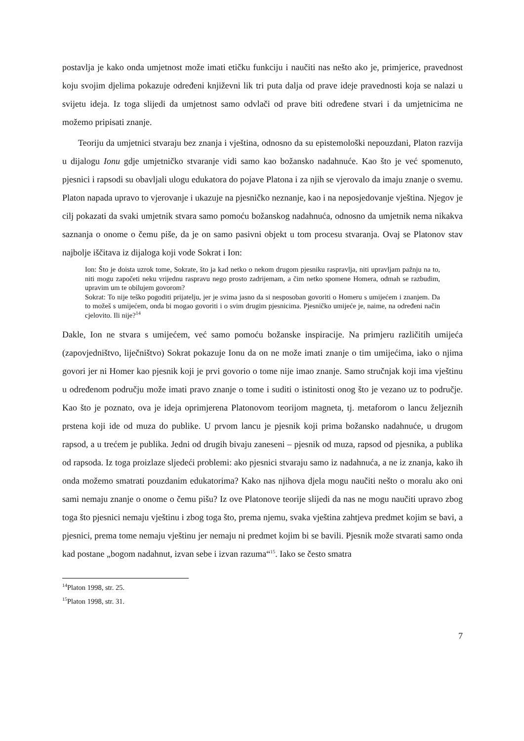postavlja je kako onda umjetnost može imati etičku funkciju i naučiti nas nešto ako je, primjerice, pravednost koju svojim djelima pokazuje određeni književni lik tri puta dalja od prave ideje pravednosti koja se nalazi u svijetu ideja. Iz toga slijedi da umjetnost samo odvlači od prave biti određene stvari i da umjetnicima ne možemo pripisati znanje.
Teoriju da umjetnici stvaraju bez znanja i vještina, odnosno da su epistemološki nepouzdani, Platon razvija u dijalogu Ionu gdje umjetničko stvaranje vidi samo kao božansko nadahnuće. Kao što je već spomenuto, pjesnici i rapsodi su obavljali ulogu edukatora do pojave Platona i za njih se vjerovalo da imaju znanje o svemu. Platon napada upravo to vjerovanje i ukazuje na pjesničko neznanje, kao i na neposjedovanje vještina. Njegov je cilj pokazati da svaki umjetnik stvara samo pomoću božanskog nadahnuća, odnosno da umjetnik nema nikakva saznanja o onome o čemu piše, da je on samo pasivni objekt u tom procesu stvaranja. Ovaj se Platonov stav najbolje iščitava iz dijaloga koji vode Sokrat i Ion:
Ion: Što je doista uzrok tome, Sokrate, što ja kad netko o nekom drugom pjesniku raspravlja, niti upravljam pažnju na to, niti mogu započeti neku vrijednu raspravu nego prosto zadrijemam, a čim netko spomene Homera, odmah se razbudim, upravim um te obilujem govorom?
Sokrat: To nije teško pogoditi prijatelju, jer je svima jasno da si nesposoban govoriti o Homeru s umijećem i znanjem. Da to možeš s umijećem, onda bi mogao govoriti i o svim drugim pjesnicima. Pjesničko umijeće je, naime, na određeni način cjelovito. Ili nije?<sup>14</sup>
Dakle, Ion ne stvara s umijećem, već samo pomoću božanske inspiracije. Na primjeru različitih umijeća (zapovjedništvo, liječništvo) Sokrat pokazuje Ionu da on ne može imati znanje o tim umijećima, iako o njima govori jer ni Homer kao pjesnik koji je prvi govorio o tome nije imao znanje. Samo stručnjak koji ima vještinu u određenom području može imati pravo znanje o tome i suditi o istinitosti onog što je vezano uz to područje. Kao što je poznato, ova je ideja oprimjerena Platonovom teorijom magneta, tj. metaforom o lancu željeznih prstena koji ide od muza do publike. U prvom lancu je pjesnik koji prima božansko nadahnuće, u drugom rapsod, a u trećem je publika. Jedni od drugih bivaju zaneseni – pjesnik od muza, rapsod od pjesnika, a publika od rapsoda. Iz toga proizlaze sljedeći problemi: ako pjesnici stvaraju samo iz nadahnuća, a ne iz znanja, kako ih onda možemo smatrati pouzdanim edukatorima? Kako nas njihova djela mogu naučiti nešto o moralu ako oni sami nemaju znanje o onome o čemu pišu? Iz ove Platonove teorije slijedi da nas ne mogu naučiti upravo zbog toga što pjesnici nemaju vještinu i zbog toga što, prema njemu, svaka vještina zahtjeva predmet kojim se bavi, a pjesnici, prema tome nemaju vještinu jer nemaju ni predmet kojim bi se bavili. Pjesnik može stvarati samo onda kad postane „bogom nadahnut, izvan sebe i izvan razuma“<sup>15</sup>. Iako se često smatra
<sup>14</sup> Platon 1998, str. 25.
<sup>15</sup> Platon 1998, str. 31.
7